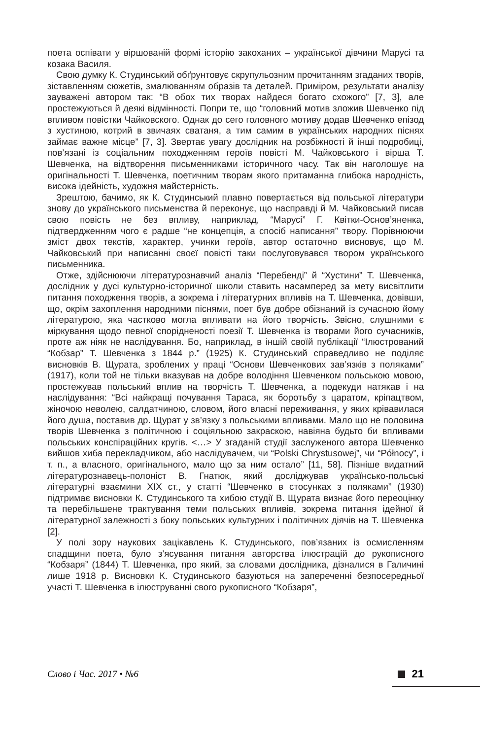поета оспівати у віршованій формі історію закоханих – української дівчини Марусі та козака Василя.
Свою думку К. Студинський обґрунтовує скрупульозним прочитанням згаданих творів, зіставленням сюжетів, змалюванням образів та деталей. Приміром, результати аналізу зауважені автором так: “В обох тих творах найдеся богато схожого” [7, 3], але простежуються й деякі відмінності. Попри те, що “головний мотив зложив Шевченко під впливом повістки Чайковского. Однак до сего головного мотиву додав Шевченко епізод з хустиною, котрий в звичаях сватаня, а тим самим в українських народних піснях займає важне місце” [7, 3]. Звертає увагу дослідник на розбіжності й інші подробиці, пов’язані із соціальним походженням героїв повісті М. Чайковського і вірша Т. Шевченка, на відтворення письменниками історичного часу. Так він наголошує на оригінальності Т. Шевченка, поетичним творам якого притаманна глибока народність, висока ідейність, художня майстерність.
Зрештою, бачимо, як К. Студинський плавно повертається від польської літератури знову до українського письменства й переконує, що насправді й М. Чайковський писав свою повість не без впливу, наприклад, “Марусі” Г. Квітки-Основ’яненка, підтвердженням чого є радше “не концепція, а спосіб написання” твору. Порівнюючи зміст двох текстів, характер, учинки героїв, автор остаточно висновує, що М. Чайковський при написанні своєї повісті таки послуговувався твором українського письменника.
Отже, здійснюючи літературознавчий аналіз “Перебенді” й “Хустини” Т. Шевченка, дослідник у дусі культурно-історичної школи ставить насамперед за мету висвітлити питання походження творів, а зокрема і літературних впливів на Т. Шевченка, довівши, що, окрім захоплення народними піснями, поет був добре обізнаний із сучасною йому літературою, яка частково могла впливати на його творчість. Звісно, слушними є міркування щодо певної спорідненості поезії Т. Шевченка із творами його сучасників, проте аж ніяк не наслідування. Бо, наприклад, в іншій своїй публікації “Ілюстрований “Кобзар” Т. Шевченка з 1844 р.” (1925) К. Студинський справедливо не поділяє висновків В. Щурата, зроблених у праці “Основи Шевченкових зав’язків з поляками” (1917), коли той не тільки вказував на добре володіння Шевченком польською мовою, простежував польський вплив на творчість Т. Шевченка, а подекуди натякав і на наслідування: “Всі найкращі почування Тараса, як боротьбу з царатом, кріпацтвом, жіночою неволею, салдатчиною, словом, його власні переживання, у яких крівавилася його душа, поставив др. Щурат у зв’язку з польськими впливами. Мало що не половина творів Шевченка з політичною і соціяльною закраскою, навіяна будьто би впливами польських конспіраційних кругів. <…> У згаданій студії заслуженого автора Шевченко вийшов хиба перекладчиком, або наслідувачем, чи “Polski Chrystusowej”, чи “Północy”, і т. п., а власного, оригінального, мало що за ним остало” [11, 58]. Пізніше видатний літературознавець-полоніст В. Гнатюк, який досліджував українсько-польські літературні взаємини ХІХ ст., у статті “Шевченко в стосунках з поляками” (1930) підтримає висновки К. Студинського та хибою студії В. Щурата визнає його переоцінку та перебільшене трактування теми польських впливів, зокрема питання ідейної й літературної залежності з боку польських культурних і політичних діячів на Т. Шевченка [2].
У полі зору наукових зацікавлень К. Студинського, пов’язаних із осмисленням спадщини поета, було з’ясування питання авторства ілюстрацій до рукописного “Кобзаря” (1844) Т. Шевченка, про який, за словами дослідника, дізналися в Галичині лише 1918 р. Висновки К. Студинського базуються на запереченні безпосередньої участі Т. Шевченка в ілюструванні свого рукописного “Кобзаря”,
Слово і Час. 2017 • №6 21